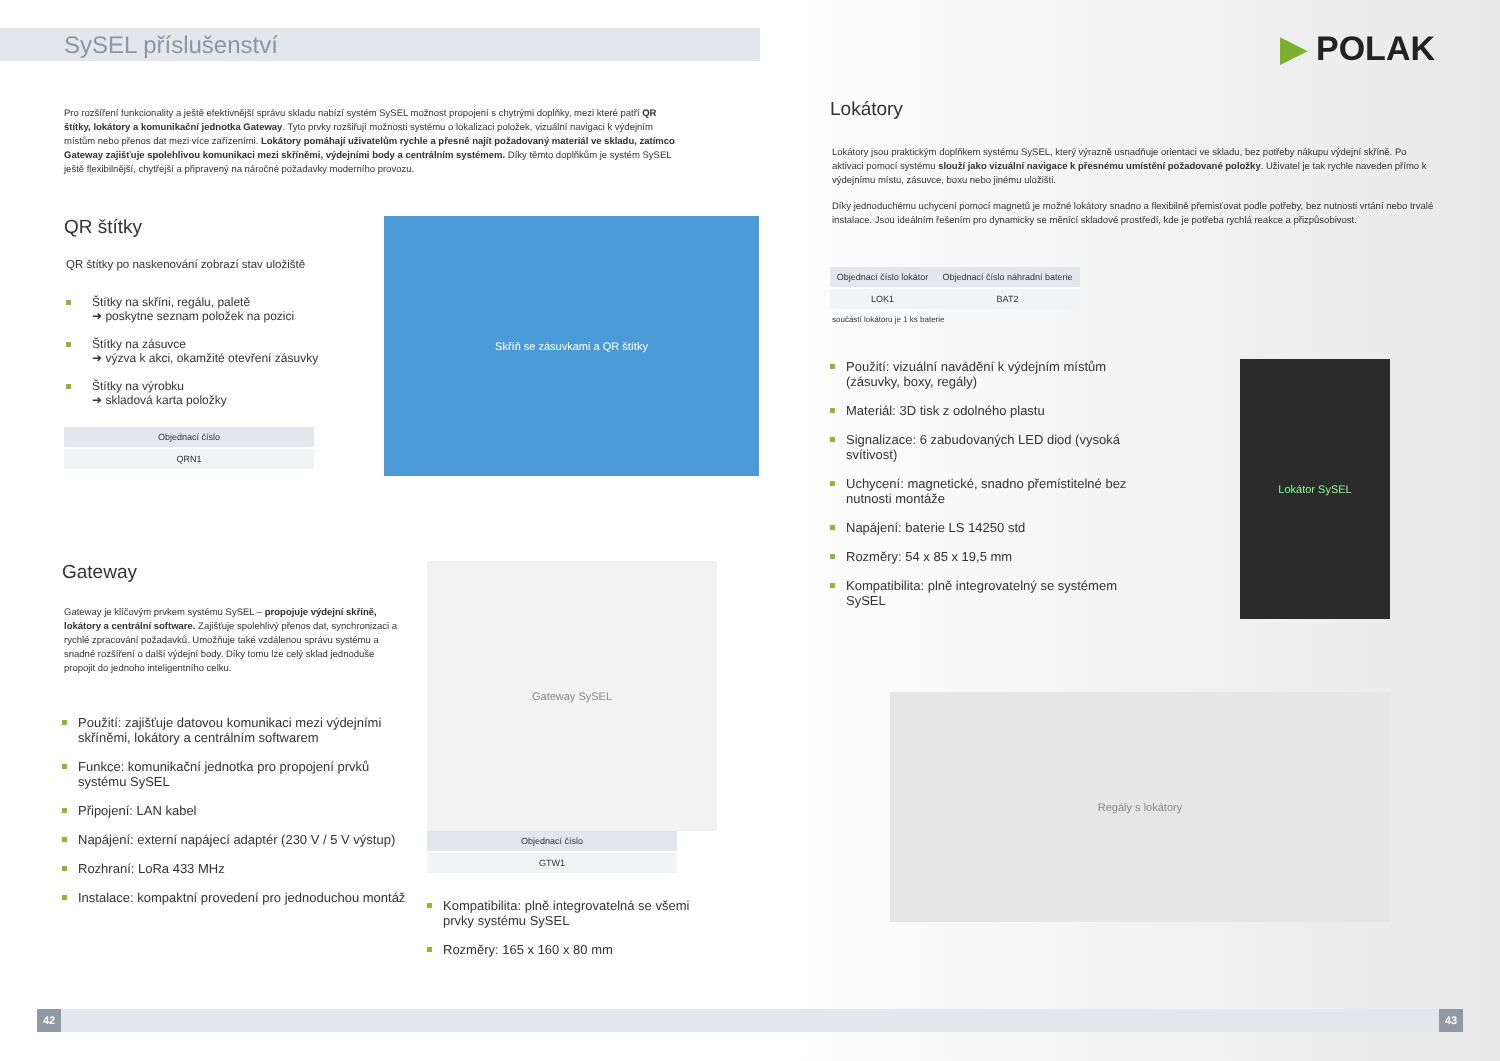SySEL příslušenství
Pro rozšíření funkcionality a ještě efektivnější správu skladu nabízí systém SySEL možnost propojení s chytrými doplňky, mezi které patří QR štítky, lokátory a komunikační jednotka Gateway. Tyto prvky rozšiřují možnosti systému o lokalizaci položek, vizuální navigaci k výdejním místům nebo přenos dat mezi více zařízeními. Lokátory pomáhají uživatelům rychle a přesně najít požadovaný materiál ve skladu, zatímco Gateway zajišťuje spolehlivou komunikaci mezi skříněmi, výdejními body a centrálním systémem. Díky těmto doplňkům je systém SySEL ještě flexibilnější, chytřejší a připravený na náročné požadavky moderního provozu.
QR štítky
QR štítky po naskenování zobrazí stav uložiště
Štítky na skříni, regálu, paletě
➜ poskytne seznam položek na pozici
Štítky na zásuvce
➜ výzva k akci, okamžité otevření zásuvky
Štítky na výrobku
➜ skladová karta položky
| Objednací číslo |
| --- |
| QRN1 |
Skříň se zásuvkami a QR štítky
Gateway
Gateway je klíčovým prvkem systému SySEL – propojuje výdejní skříně, lokátory a centrální software. Zajišťuje spolehlivý přenos dat, synchronizaci a rychlé zpracování požadavků. Umožňuje také vzdálenou správu systému a snadné rozšíření o další výdejní body. Díky tomu lze celý sklad jednoduše propojit do jednoho inteligentního celku.
Použití: zajišťuje datovou komunikaci mezi výdejními skříněmi, lokátory a centrálním softwarem
Funkce: komunikační jednotka pro propojení prvků systému SySEL
Připojení: LAN kabel
Napájení: externí napájecí adaptér (230 V / 5 V výstup)
Rozhraní: LoRa 433 MHz
Instalace: kompaktní provedení pro jednoduchou montáž
Gateway SySEL
| Objednací číslo |
| --- |
| GTW1 |
Kompatibilita: plně integrovatelná se všemi prvky systému SySEL
Rozměry: 165 x 160 x 80 mm
▶ POLAK
Lokátory
Lokátory jsou praktickým doplňkem systému SySEL, který výrazně usnadňuje orientaci ve skladu, bez potřeby nákupu výdejní skříně. Po aktivaci pomocí systému slouží jako vizuální navigace k přesnému umístění požadované položky. Uživatel je tak rychle naveden přímo k výdejnímu místu, zásuvce, boxu nebo jinému uložišti.
Díky jednoduchému uchycení pomocí magnetů je možné lokátory snadno a flexibilně přemisťovat podle potřeby, bez nutnosti vrtání nebo trvalé instalace. Jsou ideálním řešením pro dynamicky se měnící skladové prostředí, kde je potřeba rychlá reakce a přizpůsobivost.
| Objednací číslo lokátor | Objednací číslo náhradní baterie |
| --- | --- |
| LOK1 | BAT2 |
součástí lokátoru je 1 ks baterie
Použití: vizuální navádění k výdejním místům (zásuvky, boxy, regály)
Materiál: 3D tisk z odolného plastu
Signalizace: 6 zabudovaných LED diod (vysoká svítivost)
Uchycení: magnetické, snadno přemístitelné bez nutnosti montáže
Napájení: baterie LS 14250 std
Rozměry: 54 x 85 x 19,5 mm
Kompatibilita: plně integrovatelný se systémem SySEL
Lokátor SySEL
Regály s lokátory
42 43